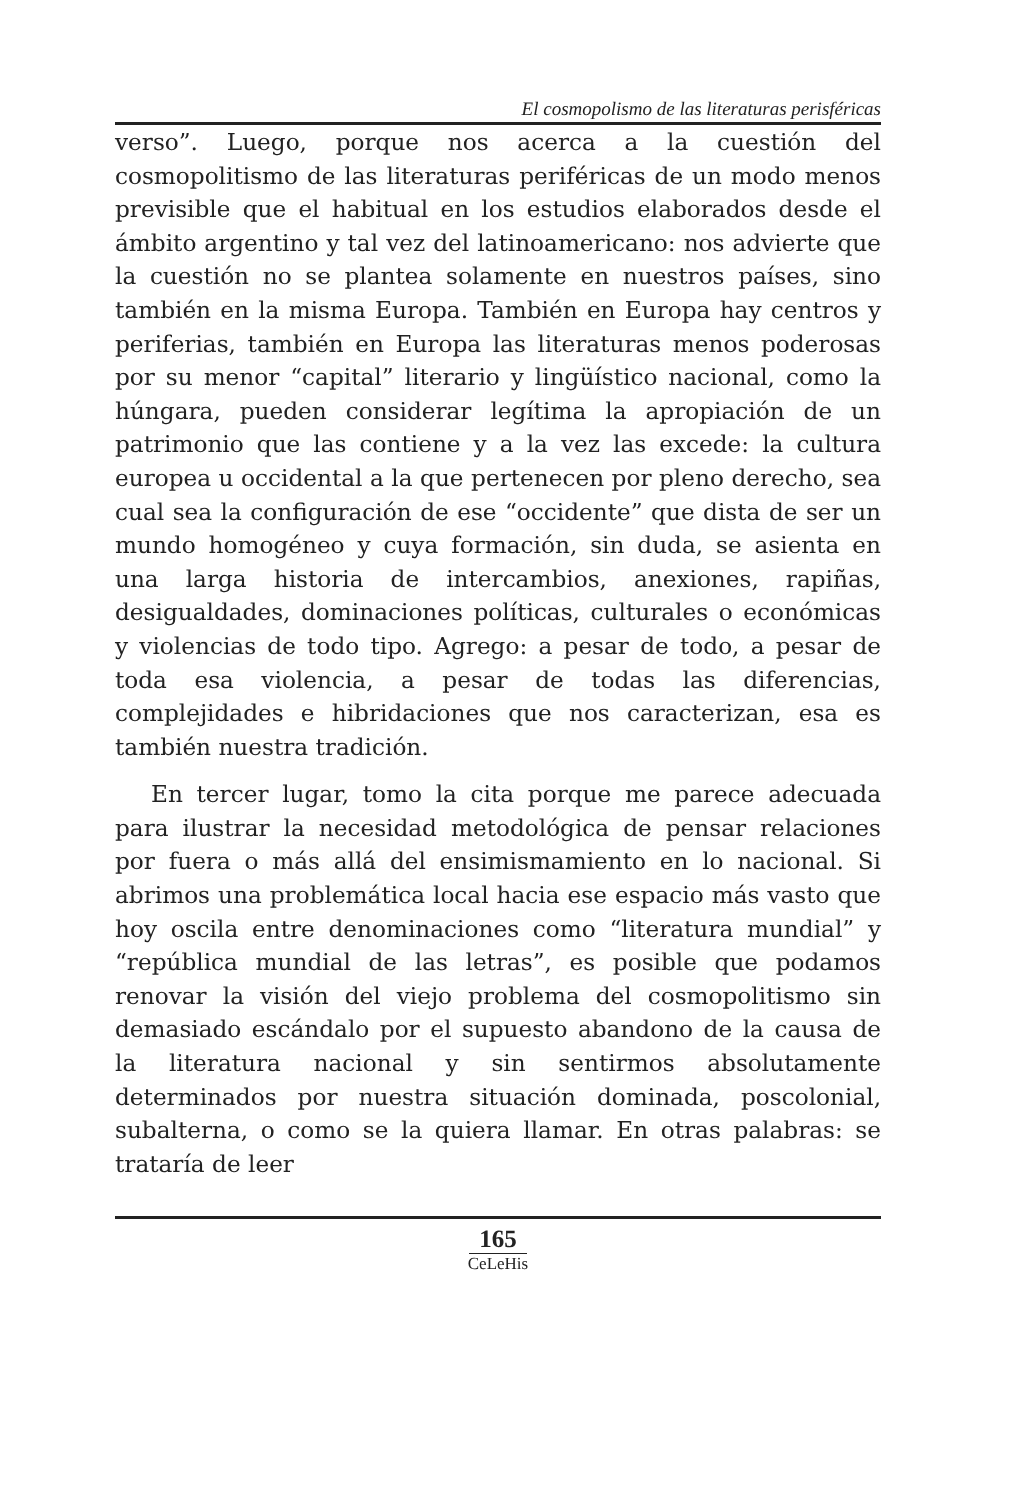El cosmopolismo de las literaturas perisféricas
verso”. Luego, porque nos acerca a la cuestión del cosmopolitismo de las literaturas periféricas de un modo menos previsible que el habitual en los estudios elaborados desde el ámbito argentino y tal vez del latinoamericano: nos advierte que la cuestión no se plantea solamente en nuestros países, sino también en la misma Europa. También en Europa hay centros y periferias, también en Europa las literaturas menos poderosas por su menor “capital” literario y lingüístico nacional, como la húngara, pueden considerar legítima la apropiación de un patrimonio que las contiene y a la vez las excede: la cultura europea u occidental a la que pertenecen por pleno derecho, sea cual sea la configuración de ese “occidente” que dista de ser un mundo homogéneo y cuya formación, sin duda, se asienta en una larga historia de intercambios, anexiones, rapiñas, desigualdades, dominaciones políticas, culturales o económicas y violencias de todo tipo. Agrego: a pesar de todo, a pesar de toda esa violencia, a pesar de todas las diferencias, complejidades e hibridaciones que nos caracterizan, esa es también nuestra tradición.
En tercer lugar, tomo la cita porque me parece adecuada para ilustrar la necesidad metodológica de pensar relaciones por fuera o más allá del ensimismamiento en lo nacional. Si abrimos una problemática local hacia ese espacio más vasto que hoy oscila entre denominaciones como “literatura mundial” y “república mundial de las letras”, es posible que podamos renovar la visión del viejo problema del cosmopolitismo sin demasiado escándalo por el supuesto abandono de la causa de la literatura nacional y sin sentirmos absolutamente determinados por nuestra situación dominada, poscolonial, subalterna, o como se la quiera llamar. En otras palabras: se trataría de leer
165
CeLeHis